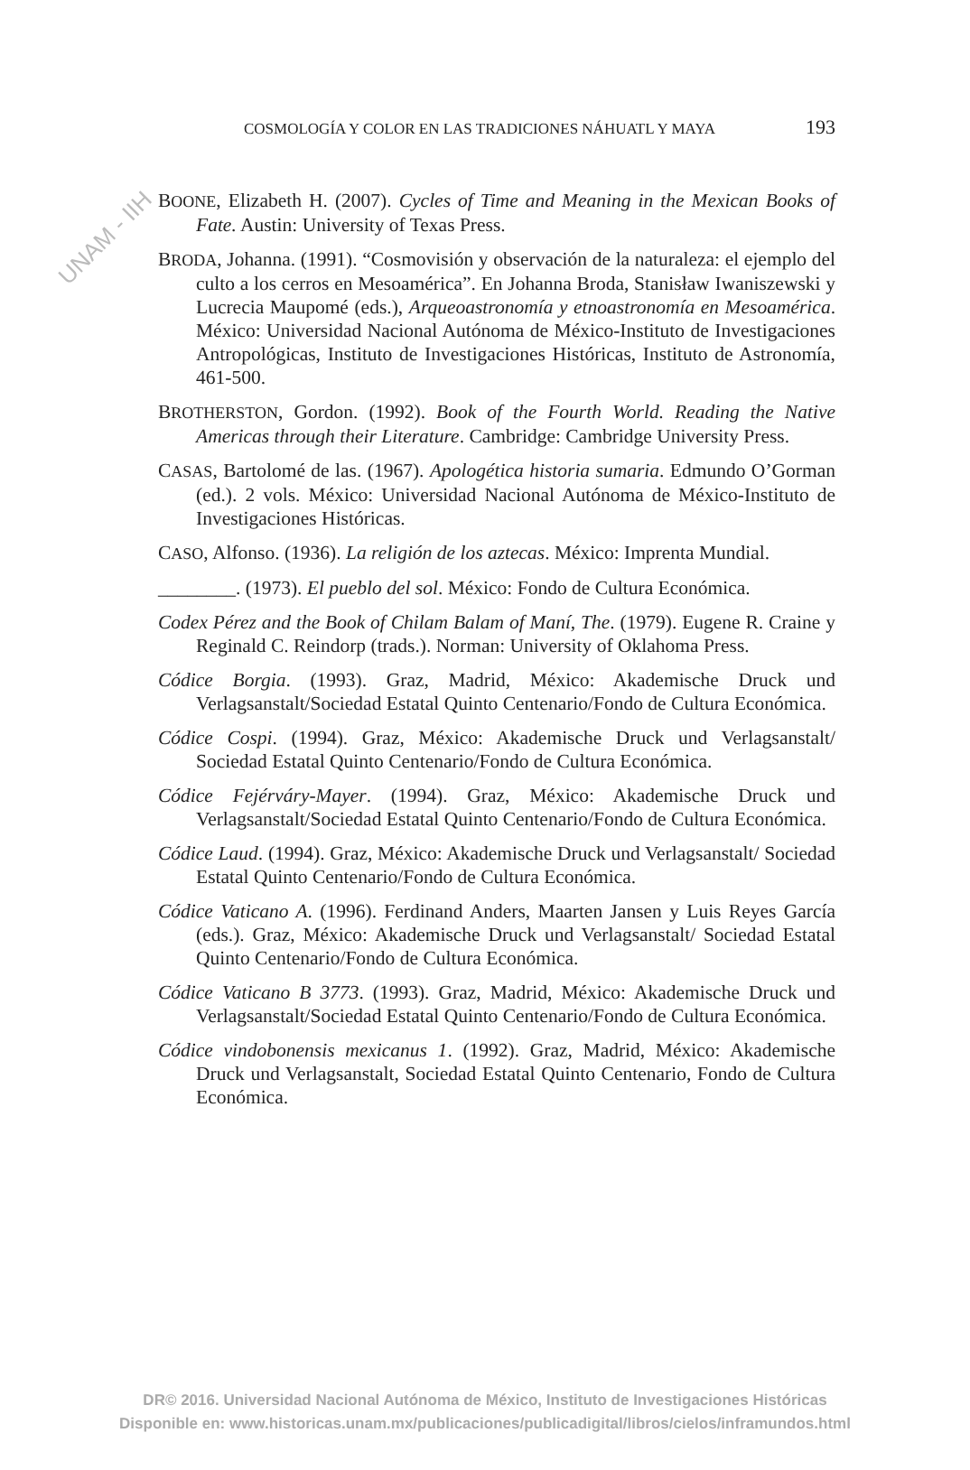UNAM - IIH
COSMOLOGÍA Y COLOR EN LAS TRADICIONES NÁHUATL Y MAYA 193
BOONE, Elizabeth H. (2007). Cycles of Time and Meaning in the Mexican Books of Fate. Austin: University of Texas Press.
BRODA, Johanna. (1991). “Cosmovisión y observación de la naturaleza: el ejemplo del culto a los cerros en Mesoamérica”. En Johanna Broda, Stanisław Iwaniszewski y Lucrecia Maupomé (eds.), Arqueoastronomía y etnoastronomía en Mesoamérica. México: Universidad Nacional Autónoma de México-Instituto de Investigaciones Antropológicas, Instituto de Investigaciones Históricas, Instituto de Astronomía, 461-500.
BROTHERSTON, Gordon. (1992). Book of the Fourth World. Reading the Native Americas through their Literature. Cambridge: Cambridge University Press.
CASAS, Bartolomé de las. (1967). Apologética historia sumaria. Edmundo O’Gorman (ed.). 2 vols. México: Universidad Nacional Autónoma de México-Instituto de Investigaciones Históricas.
CASO, Alfonso. (1936). La religión de los aztecas. México: Imprenta Mundial.
________. (1973). El pueblo del sol. México: Fondo de Cultura Económica.
Codex Pérez and the Book of Chilam Balam of Maní, The. (1979). Eugene R. Craine y Reginald C. Reindorp (trads.). Norman: University of Oklahoma Press.
Códice Borgia. (1993). Graz, Madrid, México: Akademische Druck und Verlagsanstalt/Sociedad Estatal Quinto Centenario/Fondo de Cultura Económica.
Códice Cospi. (1994). Graz, México: Akademische Druck und Verlagsanstalt/ Sociedad Estatal Quinto Centenario/Fondo de Cultura Económica.
Códice Fejérváry-Mayer. (1994). Graz, México: Akademische Druck und Verlagsanstalt/Sociedad Estatal Quinto Centenario/Fondo de Cultura Económica.
Códice Laud. (1994). Graz, México: Akademische Druck und Verlagsanstalt/ Sociedad Estatal Quinto Centenario/Fondo de Cultura Económica.
Códice Vaticano A. (1996). Ferdinand Anders, Maarten Jansen y Luis Reyes García (eds.). Graz, México: Akademische Druck und Verlagsanstalt/ Sociedad Estatal Quinto Centenario/Fondo de Cultura Económica.
Códice Vaticano B 3773. (1993). Graz, Madrid, México: Akademische Druck und Verlagsanstalt/Sociedad Estatal Quinto Centenario/Fondo de Cultura Económica.
Códice vindobonensis mexicanus 1. (1992). Graz, Madrid, México: Akademische Druck und Verlagsanstalt, Sociedad Estatal Quinto Centenario, Fondo de Cultura Económica.
DR© 2016. Universidad Nacional Autónoma de México, Instituto de Investigaciones Históricas
Disponible en: www.historicas.unam.mx/publicaciones/publicadigital/libros/cielos/inframundos.html